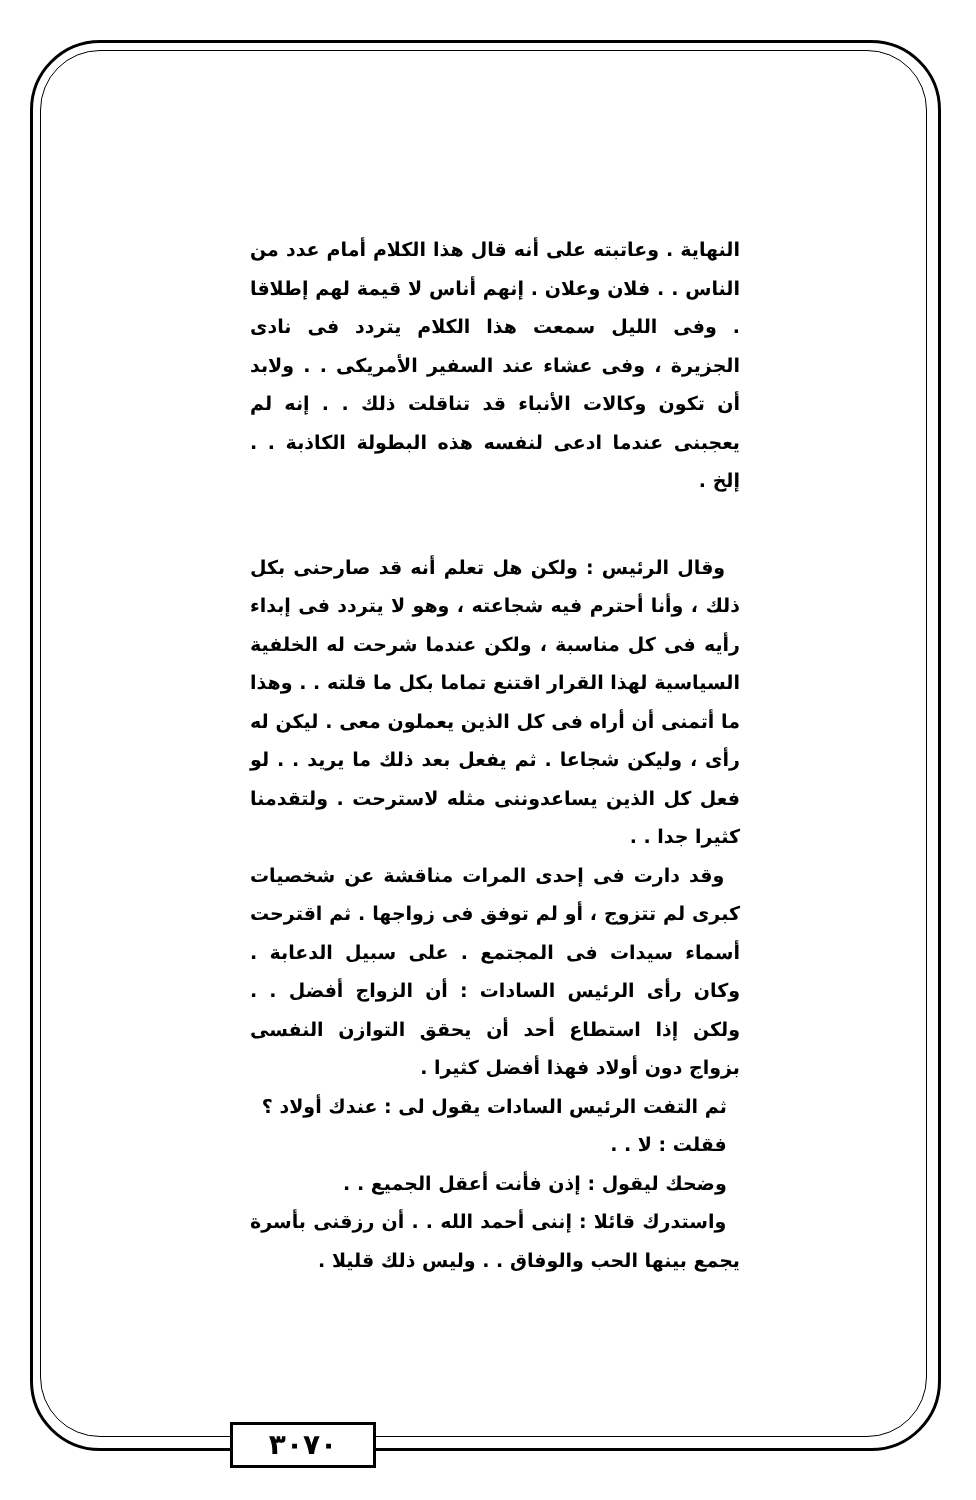النهاية . وعاتبته على أنه قال هذا الكلام أمام عدد من الناس . . فلان وعلان . إنهم أناس لا قيمة لهم إطلاقا . وفى الليل سمعت هذا الكلام يتردد فى نادى الجزيرة ، وفى عشاء عند السفير الأمريكى . . ولابد أن تكون وكالات الأنباء قد تناقلت ذلك . . إنه لم يعجبنى عندما ادعى لنفسه هذه البطولة الكاذبة . . إلخ .
وقال الرئيس : ولكن هل تعلم أنه قد صارحنى بكل ذلك ، وأنا أحترم فيه شجاعته ، وهو لا يتردد فى إبداء رأيه فى كل مناسبة ، ولكن عندما شرحت له الخلفية السياسية لهذا القرار اقتنع تماما بكل ما قلته . . وهذا ما أتمنى أن أراه فى كل الذين يعملون معى . ليكن له رأى ، وليكن شجاعا . ثم يفعل بعد ذلك ما يريد . . لو فعل كل الذين يساعدوننى مثله لاسترحت . ولتقدمنا كثيرا جدا . .
وقد دارت فى إحدى المرات مناقشة عن شخصيات كبرى لم تتزوج ، أو لم توفق فى زواجها . ثم اقترحت أسماء سيدات فى المجتمع . على سبيل الدعابة . وكان رأى الرئيس السادات : أن الزواج أفضل . . ولكن إذا استطاع أحد أن يحقق التوازن النفسى بزواج دون أولاد فهذا أفضل كثيرا .
ثم التفت الرئيس السادات يقول لى : عندك أولاد ؟
فقلت : لا . .
وضحك ليقول : إذن فأنت أعقل الجميع . .
واستدرك قائلا : إننى أحمد الله . . أن رزقنى بأسرة يجمع بينها الحب والوفاق . . وليس ذلك قليلا .
٣٠٧٠